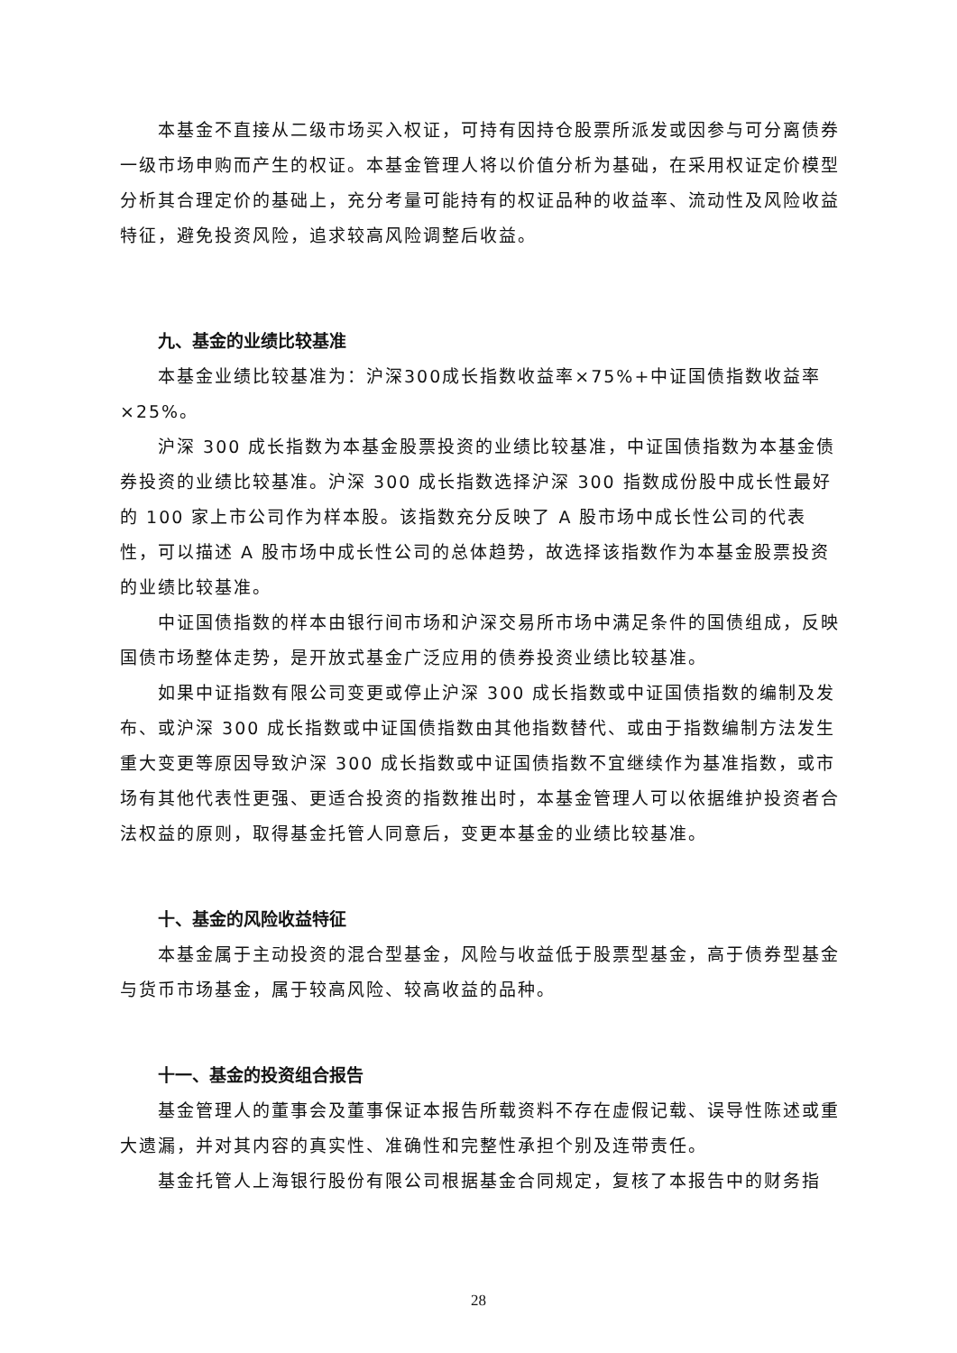本基金不直接从二级市场买入权证，可持有因持仓股票所派发或因参与可分离债券一级市场申购而产生的权证。本基金管理人将以价值分析为基础，在采用权证定价模型分析其合理定价的基础上，充分考量可能持有的权证品种的收益率、流动性及风险收益特征，避免投资风险，追求较高风险调整后收益。
九、基金的业绩比较基准
本基金业绩比较基准为：沪深300成长指数收益率×75%+中证国债指数收益率×25%。
沪深 300 成长指数为本基金股票投资的业绩比较基准，中证国债指数为本基金债券投资的业绩比较基准。沪深 300 成长指数选择沪深 300 指数成份股中成长性最好的 100 家上市公司作为样本股。该指数充分反映了 A 股市场中成长性公司的代表性，可以描述 A 股市场中成长性公司的总体趋势，故选择该指数作为本基金股票投资的业绩比较基准。
中证国债指数的样本由银行间市场和沪深交易所市场中满足条件的国债组成，反映国债市场整体走势，是开放式基金广泛应用的债券投资业绩比较基准。
如果中证指数有限公司变更或停止沪深 300 成长指数或中证国债指数的编制及发布、或沪深 300 成长指数或中证国债指数由其他指数替代、或由于指数编制方法发生重大变更等原因导致沪深 300 成长指数或中证国债指数不宜继续作为基准指数，或市场有其他代表性更强、更适合投资的指数推出时，本基金管理人可以依据维护投资者合法权益的原则，取得基金托管人同意后，变更本基金的业绩比较基准。
十、基金的风险收益特征
本基金属于主动投资的混合型基金，风险与收益低于股票型基金，高于债券型基金与货币市场基金，属于较高风险、较高收益的品种。
十一、基金的投资组合报告
基金管理人的董事会及董事保证本报告所载资料不存在虚假记载、误导性陈述或重大遗漏，并对其内容的真实性、准确性和完整性承担个别及连带责任。
基金托管人上海银行股份有限公司根据基金合同规定，复核了本报告中的财务指
28